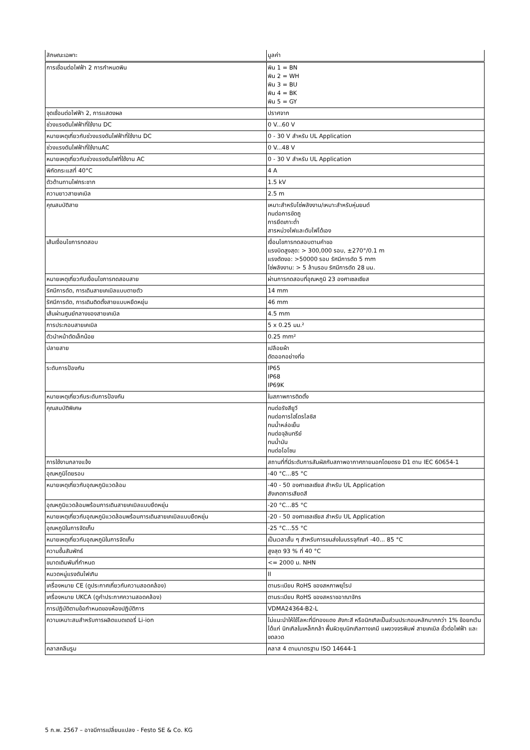| ลักษณะเฉพาะ | มูลค่า |
| --- | --- |
| การเชื่อมต่อไฟฟ้า 2 การกำหนดพิน | พิน 1 = BN พิน 2 = WH พิน 3 = BU พิน 4 = BK พิน 5 = GY |
| จุดเชื่อมต่อไฟฟ้า 2, การแสดงผล | ปราศจาก |
| ช่วงแรงดันไฟฟ้าที่ใช้งาน DC | 0 V...60 V |
| หมายเหตุเกี่ยวกับช่วงแรงดันไฟฟ้าที่ใช้งาน DC | 0 - 30 V สำหรับ UL Application |
| ช่วงแรงดันไฟฟ้าที่ใช้งานAC | 0 V...48 V |
| หมายเหตุเกี่ยวกับช่วงแรงดันไฟที่ใช้งาน AC | 0 - 30 V สำหรับ UL Application |
| พิกัดกระแสที่ 40°C | 4 A |
| ตัวต้านทานไฟกระชาก | 1.5 kV |
| ความยาวสายเคเบิล | 2.5 m |
| คุณสมบัติสาย | เหมาะสำหรับโซ่พลังงาน/เหมาะสำหรับหุ่นยนต์ ทนต่อการขัดถู การยึดเกาะต่ำ สารหน่วงไฟและดับไฟได้เอง |
| เส้นเงื่อนไขการทดสอบ | เงื่อนไขการทดสอบตามคำขอ แรงบิดสูงสุด: > 300,000 รอบ, ±270°/0.1 m แรงดัดงอ: >50000 รอบ รัศมีการดัด 5 mm โซ่พลังงาน: > 5 ล้านรอบ รัศมีการดัด 28 มม. |
| หมายเหตุเกี่ยวกับเงื่อนไขการทดสอบสาย | ผ่านการทดสอบที่อุณหภูมิ 23 องศาเซลเซียส |
| รัศมีการดัด, การเดินสายเคเบิลแบบตายตัว | 14 mm |
| รัศมีการดัด, การเดินติดตั้งสายแบบหยืดหยุ่น | 46 mm |
| เส้นผ่านศูนย์กลางของสายเคเบิล | 4.5 mm |
| การประกอบสายเคเบิล | 5 x 0.25 มม.² |
| ตัวนำหน้าตัดเล็กน้อย | 0.25 mm² |
| ปลายสาย | เปลือยผ้า ตัดออกอย่างที่อ |
| ระดับการป้องกัน | IP65 IP68 IP69K |
| หมายเหตุเกี่ยวกับระดับการป้องกัน | ในสภาพการติดตั้ง |
| คุณสมบัติพิเศษ | ทนต่อรังสียูวี ทนต่อการไฮโดรไลซิส ทนน้ำหล่อเย็น ทนต่อจุลินทรีย์ ทนน้ำมัน ทนต่อโอโซน |
| การใช้งานกลางแจ้ง | สถานที่ที่มีระดับการสัมผัสกับสภาพอากาศภายนอกโดยตรง D1 ตาม IEC 60654-1 |
| อุณหภูมิโดยรอบ | -40 °C...85 °C |
| หมายเหตุเกี่ยวกับอุณหภูมิแวดล้อม | -40 - 50 องศาเซลเซียส สำหรับ UL Application สังเกตการเสียดสี |
| อุณหภูมิแวดล้อมพร้อมการเดินสายเคเบิลแบบยืดหยุ่น | -20 °C...85 °C |
| หมายเหตุเกี่ยวกับอุณหภูมิแวดล้อมพร้อมการเดินสายเคเบิลแบบยืดหยุ่น | -20 - 50 องศาเซลเซียส สำหรับ UL Application |
| อุณหภูมิในการจัดเก็บ | -25 °C...55 °C |
| หมายเหตุเกี่ยวกับอุณหภูมิในการจัดเก็บ | เป็นเวลาสั้น ๆ สำหรับการขนส่งในบรรจุภัณฑ์ -40... 85 °C |
| ความชื้นสัมพัทธ์ | สูงสุด 93 % ที่ 40 °C |
| ขนาดเดิมพันที่กำหนด | <= 2000 ม. NHN |
| หมวดหมู่แรงดันไฟเกิน | II |
| เครื่องหมาย CE (ดูประกาศเกี่ยวกับความสอดคล้อง) | ตามระเบียบ RoHS ของสหภาพยุโรป |
| เครื่องหมาย UKCA (ดูคำประกาศความสอดคล้อง) | ตามระเบียบ RoHS ของสหราชอาณาจักร |
| การปฏิบัติตามข้อกำหนดของห้องปฏิบัติการ | VDMA24364-B2-L |
| ความเหมาะสมสำหรับการผลิตแบตเตอรี่ Li-ion | ไม่แนะนำให้ใช้โลหะที่มีทองแดง สังกะสี หรือนิกเกิลเป็นส่วนประกอบหลักมากกว่า 1% ข้อยกเว้น ได้แก่ นิกเกิลในเหล็กกล้า พื้นผิวชุบนิกเกิลทางเคมี แผงวงจรพิมพ์ สายเคเบิล ขั้วต่อไฟฟ้า และขดลวด |
| คลาสคลีนรูม | คลาส 4 ตามมาตรฐาน ISO 14644-1 |
5 ก.พ. 2567 – อาจมีการเปลี่ยนแปลง - Festo SE & Co. KG